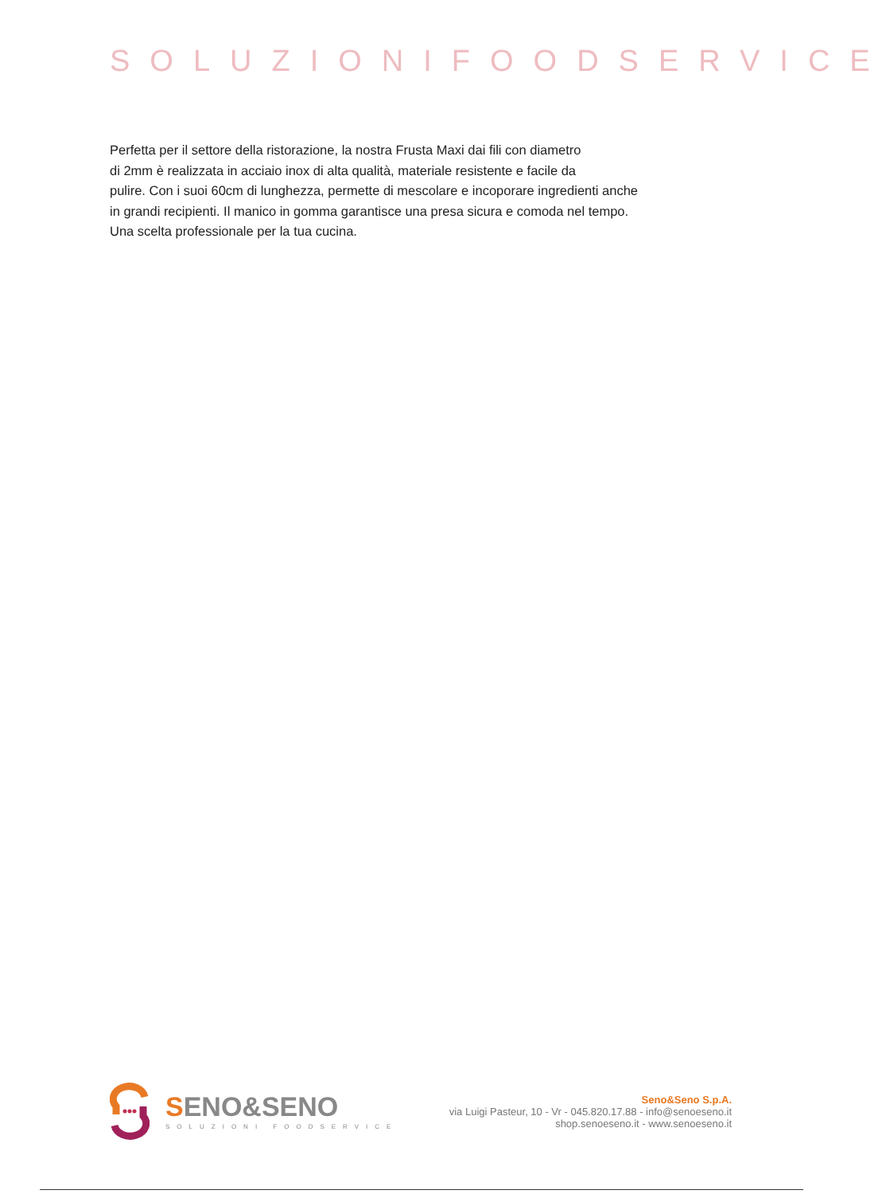SOLUZIONIFOODSERVICE
Perfetta per il settore della ristorazione, la nostra Frusta Maxi dai fili con diametro
di 2mm è realizzata in acciaio inox di alta qualità, materiale resistente e facile da
pulire. Con i suoi 60cm di lunghezza, permette di mescolare e incoporare ingredienti anche
in grandi recipienti. Il manico in gomma garantisce una presa sicura e comoda nel tempo.
Una scelta professionale per la tua cucina.
SENO&SENO
SOLUZIONI FOODSERVICE
Seno&Seno S.p.A.
via Luigi Pasteur, 10 - Vr - 045.820.17.88 - info@senoeseno.it
shop.senoeseno.it - www.senoeseno.it